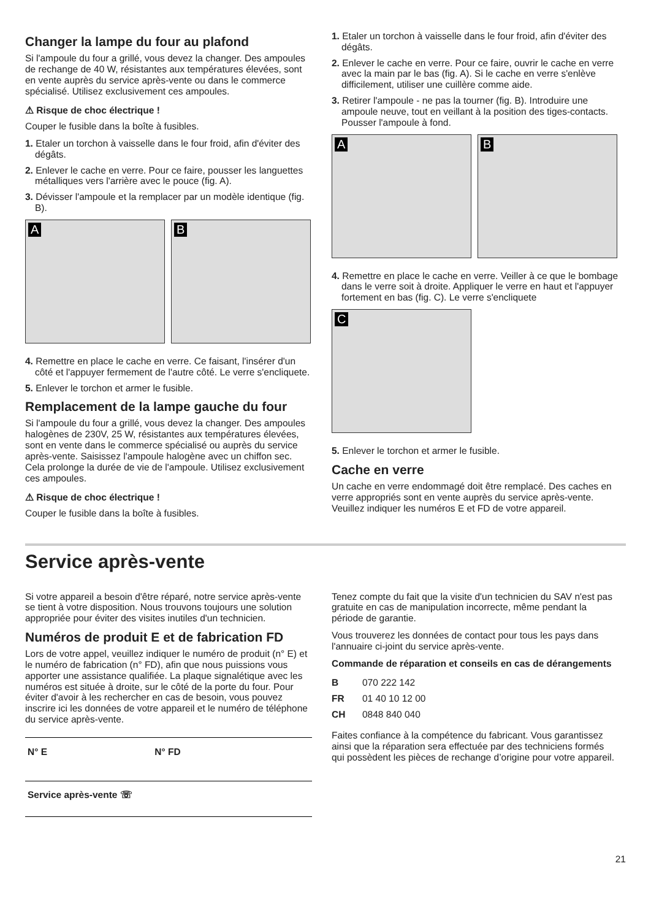Changer la lampe du four au plafond
Si l'ampoule du four a grillé, vous devez la changer. Des ampoules de rechange de 40 W, résistantes aux températures élevées, sont en vente auprès du service après-vente ou dans le commerce spécialisé. Utilisez exclusivement ces ampoules.
⚠ Risque de choc électrique !
Couper le fusible dans la boîte à fusibles.
1. Etaler un torchon à vaisselle dans le four froid, afin d'éviter des dégâts.
2. Enlever le cache en verre. Pour ce faire, pousser les languettes métalliques vers l'arrière avec le pouce (fig. A).
3. Dévisser l'ampoule et la remplacer par un modèle identique (fig. B).
A
B
4. Remettre en place le cache en verre. Ce faisant, l'insérer d'un côté et l'appuyer fermement de l'autre côté. Le verre s'encliquete.
5. Enlever le torchon et armer le fusible.
Remplacement de la lampe gauche du four
Si l'ampoule du four a grillé, vous devez la changer. Des ampoules halogènes de 230V, 25 W, résistantes aux températures élevées, sont en vente dans le commerce spécialisé ou auprès du service après-vente. Saisissez l'ampoule halogène avec un chiffon sec. Cela prolonge la durée de vie de l'ampoule. Utilisez exclusivement ces ampoules.
⚠ Risque de choc électrique !
Couper le fusible dans la boîte à fusibles.
1. Etaler un torchon à vaisselle dans le four froid, afin d'éviter des dégâts.
2. Enlever le cache en verre. Pour ce faire, ouvrir le cache en verre avec la main par le bas (fig. A). Si le cache en verre s'enlève difficilement, utiliser une cuillère comme aide.
3. Retirer l'ampoule - ne pas la tourner (fig. B). Introduire une ampoule neuve, tout en veillant à la position des tiges-contacts. Pousser l'ampoule à fond.
A
B
4. Remettre en place le cache en verre. Veiller à ce que le bombage dans le verre soit à droite. Appliquer le verre en haut et l'appuyer fortement en bas (fig. C). Le verre s'encliquete
C
5. Enlever le torchon et armer le fusible.
Cache en verre
Un cache en verre endommagé doit être remplacé. Des caches en verre appropriés sont en vente auprès du service après-vente. Veuillez indiquer les numéros E et FD de votre appareil.
Service après-vente
Si votre appareil a besoin d'être réparé, notre service après-vente se tient à votre disposition. Nous trouvons toujours une solution appropriée pour éviter des visites inutiles d'un technicien.
Numéros de produit E et de fabrication FD
Lors de votre appel, veuillez indiquer le numéro de produit (n° E) et le numéro de fabrication (n° FD), afin que nous puissions vous apporter une assistance qualifiée. La plaque signalétique avec les numéros est située à droite, sur le côté de la porte du four. Pour éviter d'avoir à les rechercher en cas de besoin, vous pouvez inscrire ici les données de votre appareil et le numéro de téléphone du service après-vente.
| N° E | N° FD |
| Service après-vente ☏ | |
Tenez compte du fait que la visite d'un technicien du SAV n'est pas gratuite en cas de manipulation incorrecte, même pendant la période de garantie.
Vous trouverez les données de contact pour tous les pays dans l'annuaire ci-joint du service après-vente.
Commande de réparation et conseils en cas de dérangements
| B | 070 222 142 |
| FR | 01 40 10 12 00 |
| CH | 0848 840 040 |
Faites confiance à la compétence du fabricant. Vous garantissez ainsi que la réparation sera effectuée par des techniciens formés qui possèdent les pièces de rechange d’origine pour votre appareil.
21